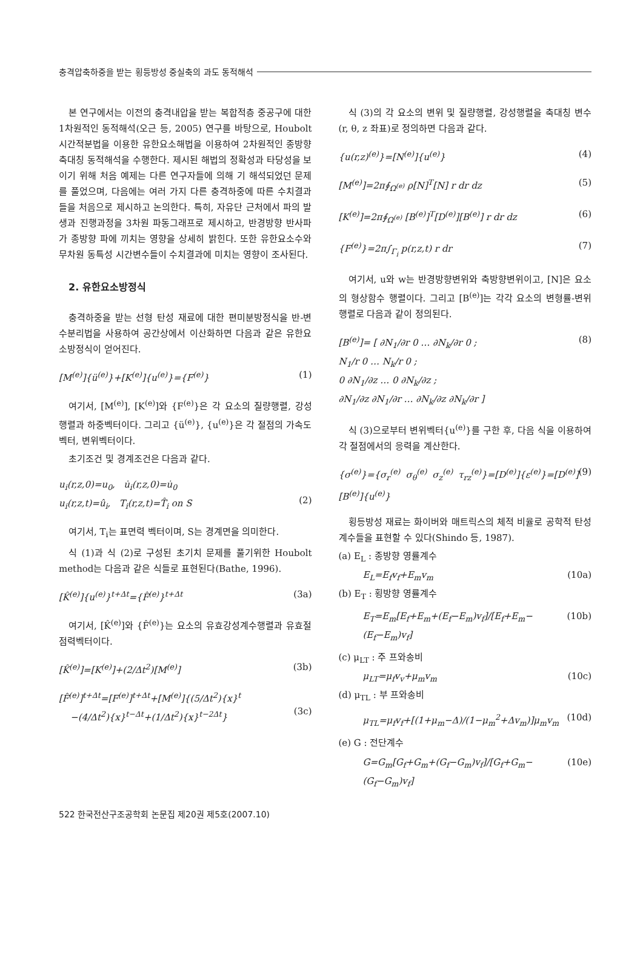충격압축하중을 받는 횡등방성 중실축의 과도 동적해석
본 연구에서는 이전의 충격내압을 받는 복합적층 중공구에 대한 1차원적인 동적해석(오근 등, 2005) 연구를 바탕으로, Houbolt 시간적분법을 이용한 유한요소해법을 이용하여 2차원적인 종방향 축대칭 동적해석을 수행한다. 제시된 해법의 정확성과 타당성을 보이기 위해 처음 예제는 다른 연구자들에 의해 기 해석되었던 문제를 풀었으며, 다음에는 여러 가지 다른 충격하중에 따른 수치결과들을 처음으로 제시하고 논의한다. 특히, 자유단 근처에서 파의 발생과 진행과정을 3차원 파동그래프로 제시하고, 반경방향 반사파가 종방향 파에 끼치는 영향을 상세히 밝힌다. 또한 유한요소수와 무차원 동특성 시간변수들이 수치결과에 미치는 영향이 조사된다.
2. 유한요소방정식
충격하중을 받는 선형 탄성 재료에 대한 편미분방정식을 반-변수분리법을 사용하여 공간상에서 이산화하면 다음과 같은 유한요소방정식이 얻어진다.
[M<sup>(e)</sup>]{ü<sup>(e)</sup>}+[K<sup>(e)</sup>]{u<sup>(e)</sup>}={F<sup>(e)</sup>} (1)
여기서, [M<sup>(e)</sup>], [K<sup>(e)</sup>]와 {F<sup>(e)</sup>}은 각 요소의 질량행렬, 강성행렬과 하중벡터이다. 그리고 {ü<sup>(e)</sup>}, {u<sup>(e)</sup>}은 각 절점의 가속도벡터, 변위벡터이다.
초기조건 및 경계조건은 다음과 같다.
u<sub>i</sub>(r,z,0)=u<sub>0</sub>, u̇<sub>i</sub>(r,z,0)=u̇<sub>0</sub>
u<sub>i</sub>(r,z,t)=û<sub>i</sub>, T<sub>i</sub>(r,z,t)=T̂<sub>i</sub> on S
(2)
여기서, T<sub>i</sub>는 표면력 벡터이며, S는 경계면을 의미한다.
식 (1)과 식 (2)로 구성된 초기치 문제를 풀기위한 Houbolt method는 다음과 같은 식들로 표현된다(Bathe, 1996).
[K̂<sup>(e)</sup>]{u<sup>(e)</sup>}<sup>t+Δt</sup>={F̂<sup>(e)</sup>}<sup>t+Δt</sup> (3a)
여기서, [K̂<sup>(e)</sup>]와 {F̂<sup>(e)</sup>}는 요소의 유효강성계수행렬과 유효절점력벡터이다.
[K̂<sup>(e)</sup>]=[K<sup>(e)</sup>]+(2/Δt<sup>2</sup>)[M<sup>(e)</sup>] (3b)
[F̂<sup>(e)</sup>]<sup>t+Δt</sup>=[F<sup>(e)</sup>]<sup>t+Δt</sup>+[M<sup>(e)</sup>]{(5/Δt<sup>2</sup>){x}<sup>t</sup>
−(4/Δt<sup>2</sup>){x}<sup>t−Δt</sup>+(1/Δt<sup>2</sup>){x}<sup>t−2Δt</sup>}
(3c)
식 (3)의 각 요소의 변위 및 질량행렬, 강성행렬을 축대칭 변수(r, θ, z 좌표)로 정의하면 다음과 같다.
{u(r,z)<sup>(e)</sup>}=[N<sup>(e)</sup>]{u<sup>(e)</sup>} (4)
[M<sup>(e)</sup>]=2π∮<sub>Ω<sup>(e)</sup></sub> ρ[N]<sup>T</sup>[N] r dr dz (5)
[K<sup>(e)</sup>]=2π∮<sub>Ω<sup>(e)</sup></sub> [B<sup>(e)</sup>]<sup>T</sup>[D<sup>(e)</sup>][B<sup>(e)</sup>] r dr dz (6)
{F<sup>(e)</sup>}=2π∫<sub>Γ<sub>i</sub></sub> p(r,z,t) r dr (7)
여기서, u와 w는 반경방향변위와 축방향변위이고, [N]은 요소의 형상함수 행렬이다. 그리고 [B<sup>(e)</sup>]는 각각 요소의 변형률-변위 행렬로 다음과 같이 정의된다.
[B<sup>(e)</sup>]= [ ∂N<sub>1</sub>/∂r 0 … ∂N<sub>k</sub>/∂r 0 ;
N<sub>1</sub>/r 0 … N<sub>k</sub>/r 0 ;
0 ∂N<sub>1</sub>/∂z … 0 ∂N<sub>k</sub>/∂z ;
∂N<sub>1</sub>/∂z ∂N<sub>1</sub>/∂r … ∂N<sub>k</sub>/∂z ∂N<sub>k</sub>/∂r ] (8)
식 (3)으로부터 변위벡터{u<sup>(e)</sup>}를 구한 후, 다음 식을 이용하여 각 절점에서의 응력을 계산한다.
{σ<sup>(e)</sup>}={σ<sub>r</sub><sup>(e)</sup> σ<sub>θ</sub><sup>(e)</sup> σ<sub>z</sub><sup>(e)</sup> τ<sub>rz</sub><sup>(e)</sup>}=[D<sup>(e)</sup>]{ε<sup>(e)</sup>}=[D<sup>(e)</sup>][B<sup>(e)</sup>]{u<sup>(e)</sup>} (9)
횡등방성 재료는 화이버와 매트릭스의 체적 비율로 공학적 탄성 계수들을 표현할 수 있다(Shindo 등, 1987).
(a) E<sub>L</sub> : 종방향 영률계수
E<sub>L</sub>=E<sub>f</sub>v<sub>f</sub>+E<sub>m</sub>v<sub>m</sub> (10a)
(b) E<sub>T</sub> : 횡방향 영률계수
E<sub>T</sub>=E<sub>m</sub>[E<sub>f</sub>+E<sub>m</sub>+(E<sub>f</sub>−E<sub>m</sub>)v<sub>f</sub>]/[E<sub>f</sub>+E<sub>m</sub>−(E<sub>f</sub>−E<sub>m</sub>)v<sub>f</sub>] (10b)
(c) μ<sub>LT</sub> : 주 프와송비
μ<sub>LT</sub>=μ<sub>f</sub>v<sub>v</sub>+μ<sub>m</sub>v<sub>m</sub> (10c)
(d) μ<sub>TL</sub> : 부 프와송비
μ<sub>TL</sub>=μ<sub>f</sub>v<sub>f</sub>+[(1+μ<sub>m</sub>−Δ)/(1−μ<sub>m</sub><sup>2</sup>+Δv<sub>m</sub>)]μ<sub>m</sub>v<sub>m</sub> (10d)
(e) G : 전단계수
G=G<sub>m</sub>[G<sub>f</sub>+G<sub>m</sub>+(G<sub>f</sub>−G<sub>m</sub>)v<sub>f</sub>]/[G<sub>f</sub>+G<sub>m</sub>−(G<sub>f</sub>−G<sub>m</sub>)v<sub>f</sub>] (10e)
522 한국전산구조공학회 논문집 제20권 제5호(2007.10)